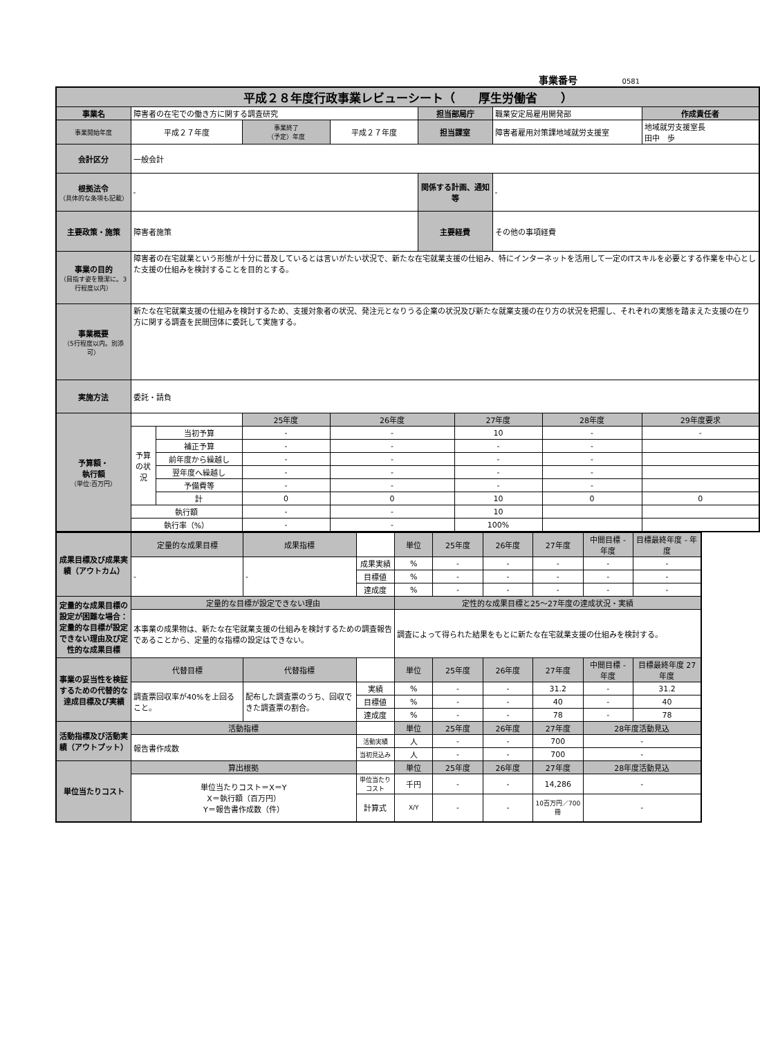事業番号 0581
| 平成２８年度行政事業レビューシート（ 厚生労働省 ） | | | | | | | | | |
| 事業名 | 障害者の在宅での働き方に関する調査研究 | | | | 担当部局庁 | | 職業安定局雇用開発部 | | 作成責任者 |
| 事業開始年度 | 平成２７年度 | | 事業終了 （予定）年度 | 平成２７年度 | 担当課室 | | 障害者雇用対策課地域就労支援室 | | 地域就労支援室長 田中 歩 |
| 会計区分 | 一般会計 | | | | | | | | |
| 根拠法令 （具体的な条項も記載） | - | | | | 関係する計画、通知等 | | - | | |
| 主要政策・施策 | 障害者施策 | | | | 主要経費 | | その他の事項経費 | | |
| 事業の目的 （目指す姿を簡潔に。3行程度以内） | 障害者の在宅就業という形態が十分に普及しているとは言いがたい状況で、新たな在宅就業支援の仕組み、特にインターネットを活用して一定のITスキルを必要とする作業を中心とした支援の仕組みを検討することを目的とする。 | | | | | | | | |
| 事業概要 （5行程度以内。別添可） | 新たな在宅就業支援の仕組みを検討するため、支援対象者の状況、発注元となりうる企業の状況及び新たな就業支援の在り方の状況を把握し、それぞれの実態を踏まえた支援の在り方に関する調査を民間団体に委託して実施する。 | | | | | | | | |
| 実施方法 | 委託・請負 | | | | | | | | |
| 予算額・ 執行額 （単位:百万円） | | | 25年度 | 26年度 | | 27年度 | | 28年度 | 29年度要求 |
| | 予算の状況 | 当初予算 | - | - | | 10 | | - | - |
| | | 補正予算 | - | - | | - | | - | |
| | | 前年度から繰越し | - | - | | - | | - | |
| | | 翌年度へ繰越し | - | - | | - | | - | |
| | | 予備費等 | - | - | | - | | - | |
| | | 計 | 0 | 0 | | 10 | | 0 | 0 |
| | 執行額 | | - | - | | 10 | | | |
| | 執行率（%） | | - | - | | 100% | | | |
| 成果目標及び成果実績（アウトカム） | 定量的な成果目標 | 成果指標 | | 単位 | 25年度 | 26年度 | 27年度 | 中間目標 - 年度 | 目標最終年度 - 年度 |
| | - | - | 成果実績 | % | - | - | - | - | - |
| | | | 目標値 | % | - | - | - | - | - |
| | | | 達成度 | % | - | - | - | - | - |
| 定量的な成果目標の設定が困難な場合：定量的な目標が設定できない理由及び定性的な成果目標 | 定量的な目標が設定できない理由 | | | 定性的な成果目標と25～27年度の達成状況・実績 | | | | | |
| | 本事業の成果物は、新たな在宅就業支援の仕組みを検討するための調査報告であることから、定量的な指標の設定はできない。 | | | 調査によって得られた結果をもとに新たな在宅就業支援の仕組みを検討する。 | | | | | |
| 事業の妥当性を検証するための代替的な達成目標及び実績 | 代替目標 | 代替指標 | | 単位 | 25年度 | 26年度 | 27年度 | 中間目標 - 年度 | 目標最終年度 27 年度 |
| | 調査票回収率が40%を上回ること。 | 配布した調査票のうち、回収できた調査票の割合。 | 実績 | % | - | - | 31.2 | - | 31.2 |
| | | | 目標値 | % | - | - | 40 | - | 40 |
| | | | 達成度 | % | - | - | 78 | - | 78 |
| 活動指標及び活動実績（アウトプット） | 活動指標 | | | 単位 | 25年度 | 26年度 | 27年度 | 28年度活動見込 | |
| | 報告書作成数 | | 活動実績 | 人 | - | - | 700 | - | |
| | | | 当初見込み | 人 | - | - | 700 | - | |
| 単位当たりコスト | 算出根拠 | | | 単位 | 25年度 | 26年度 | 27年度 | 28年度活動見込 | |
| | 単位当たりコスト＝X＝Y X＝執行額（百万円） Y＝報告書作成数（件） | | 単位当たりコスト | 千円 | - | - | 14,286 | - | |
| | | | 計算式 | X/Y | - | - | 10百万円／700冊 | - | |